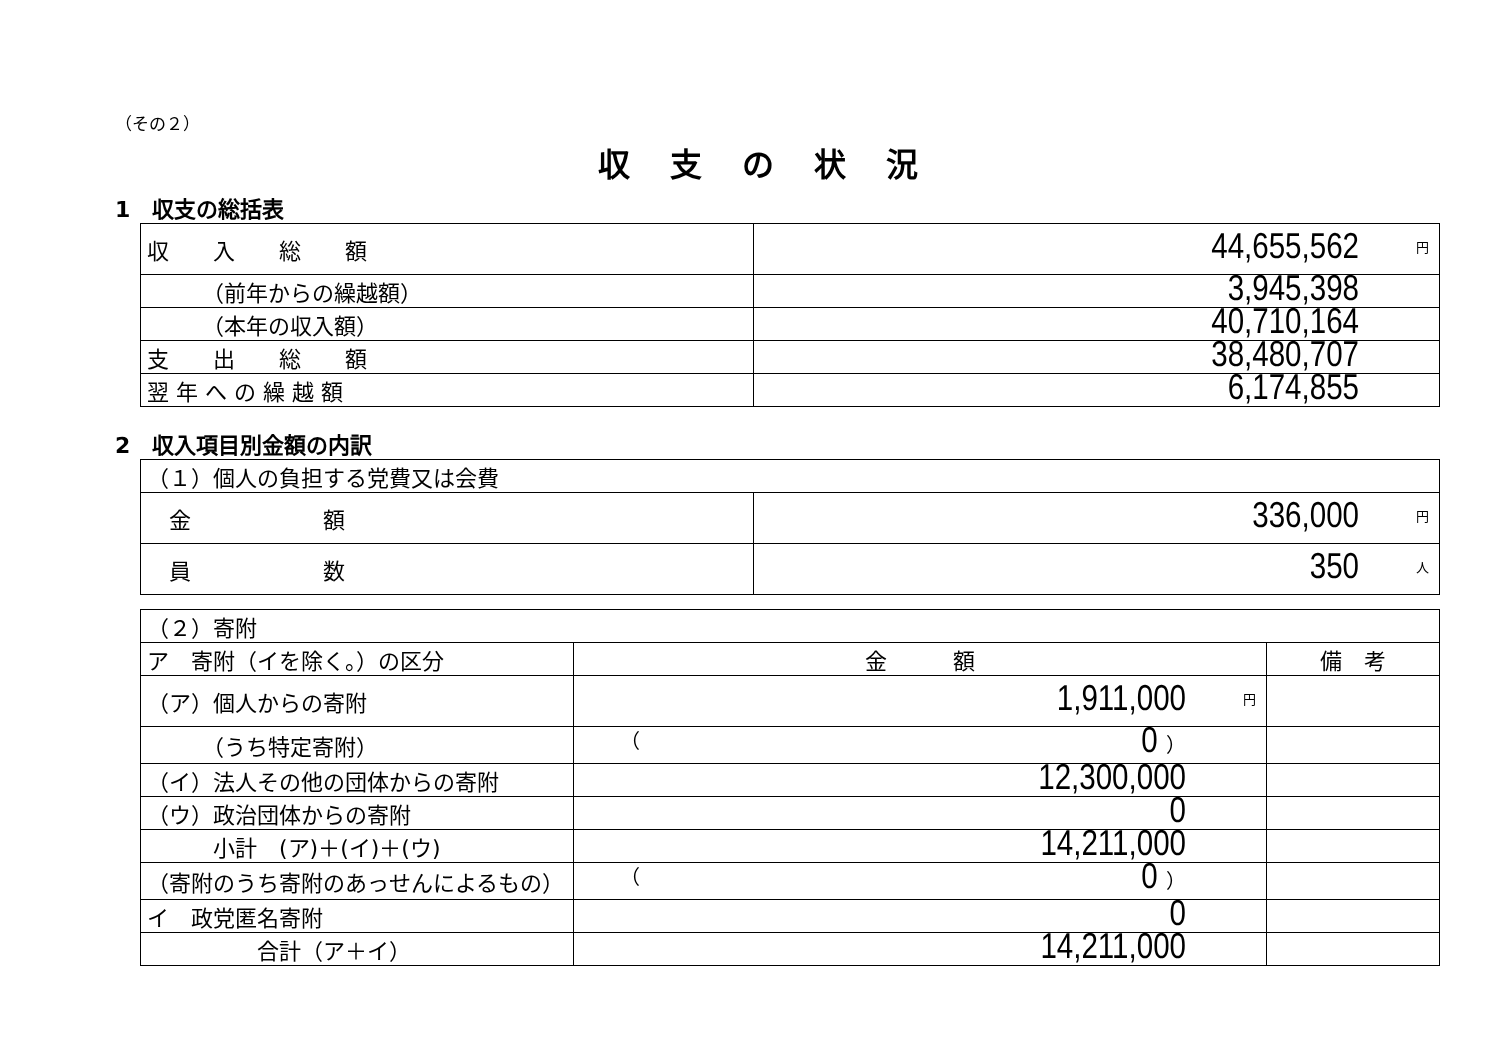（その２）
収支の状況
1　収支の総括表
| 収 入 総 額 | 円 44,655,562 |
| （前年からの繰越額） | 3,945,398 |
| （本年の収入額） | 40,710,164 |
| 支 出 総 額 | 38,480,707 |
| 翌 年 へ の 繰 越 額 | 6,174,855 |
2　収入項目別金額の内訳
| （１）個人の負担する党費又は会費 | |
| 金 額 | 円 336,000 |
| 員 数 | 人 350 |
| （２）寄附 | | |
| ア 寄附（イを除く。）の区分 | 金 額 | 備 考 |
| （ア）個人からの寄附 | 円 1,911,000 | |
| （うち特定寄附） | （ 0 ） | |
| （イ）法人その他の団体からの寄附 | 12,300,000 | |
| （ウ）政治団体からの寄附 | 0 | |
| 小計 (ア)＋(イ)＋(ウ) | 14,211,000 | |
| （寄附のうち寄附のあっせんによるもの） | （ 0 ） | |
| イ 政党匿名寄附 | 0 | |
| 合計（ア＋イ） | 14,211,000 | |